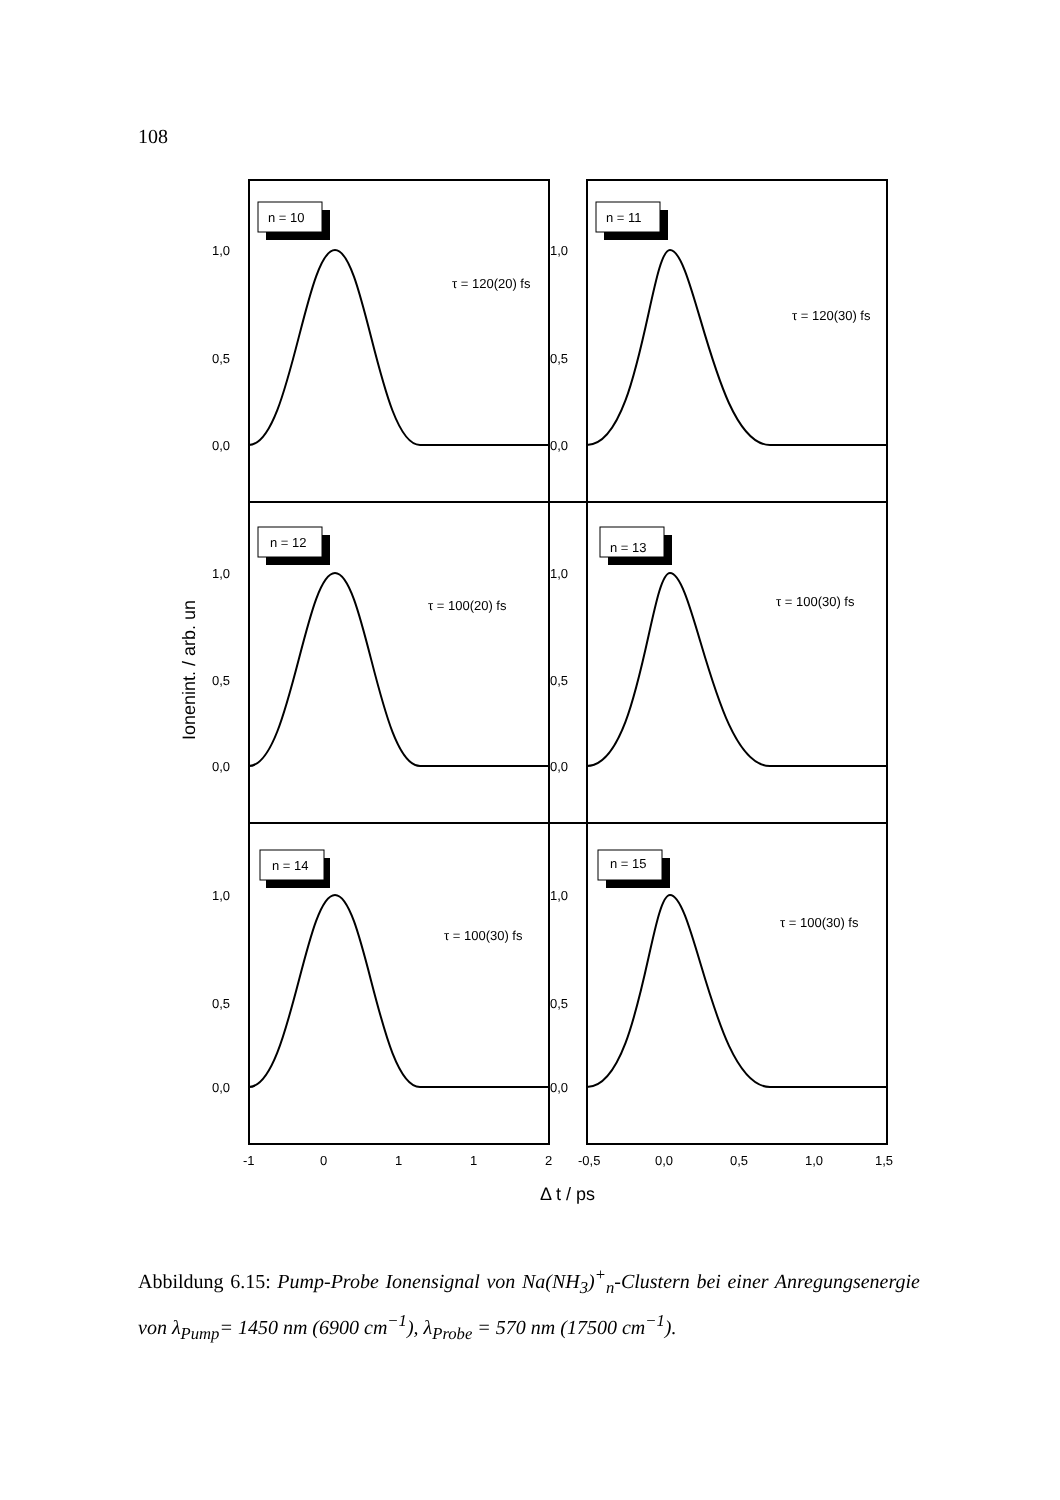108
n = 10
n = 11
n = 12
n = 13
n = 14
n = 15
τ = 120(20) fs
τ = 120(30) fs
τ = 100(20) fs
τ = 100(30) fs
τ = 100(30) fs
τ = 100(30) fs
1,0
0,5
0,0
1,0
0,5
0,0
1,0
0,5
0,0
1,0
0,5
0,0
1,0
0,5
0,0
1,0
0,5
0,0
-1
0
1
1
2
-0,5
0,0
0,5
1,0
1,5
Δ t / ps
Ionenint. / arb. un
Abbildung 6.15: Pump-Probe Ionensignal von Na(NH<sub>3</sub>)<sup>+</sup><sub>n</sub>-Clustern bei einer Anregungsenergie von λ<sub>Pump</sub>= 1450 nm (6900 cm<sup>−1</sup>), λ<sub>Probe</sub> = 570 nm (17500 cm<sup>−1</sup>).